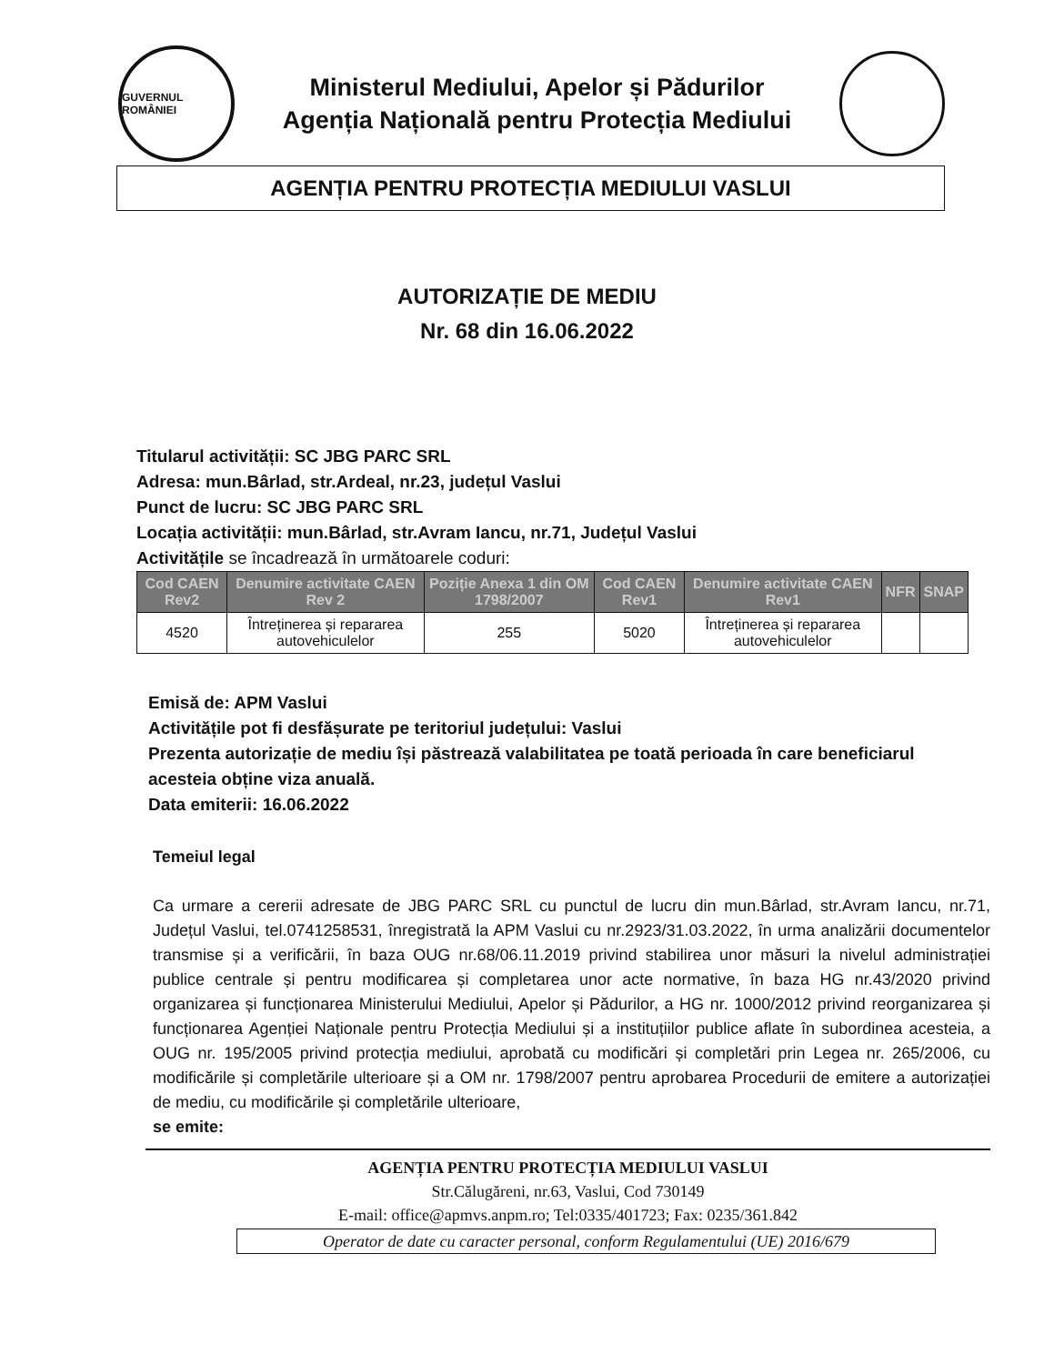GUVERNUL ROMÂNIEI
Ministerul Mediului, Apelor și Pădurilor
Agenția Națională pentru Protecția Mediului
AGENȚIA PENTRU PROTECȚIA MEDIULUI VASLUI
AUTORIZAȚIE DE MEDIU
Nr. 68 din 16.06.2022
Titularul activității: SC JBG PARC SRL
Adresa: mun.Bârlad, str.Ardeal, nr.23, județul Vaslui
Punct de lucru: SC JBG PARC SRL
Locația activității: mun.Bârlad, str.Avram Iancu, nr.71, Județul Vaslui
Activitățile se încadrează în următoarele coduri:
| Cod CAEN Rev2 | Denumire activitate CAEN Rev 2 | Poziție Anexa 1 din OM 1798/2007 | Cod CAEN Rev1 | Denumire activitate CAEN Rev1 | NFR | SNAP |
| --- | --- | --- | --- | --- | --- | --- |
| 4520 | Întreținerea și repararea autovehiculelor | 255 | 5020 | Întreținerea și repararea autovehiculelor | | |
Emisă de: APM Vaslui
Activitățile pot fi desfășurate pe teritoriul județului: Vaslui
Prezenta autorizație de mediu își păstrează valabilitatea pe toată perioada în care beneficiarul acesteia obține viza anuală.
Data emiterii: 16.06.2022
Temeiul legal
Ca urmare a cererii adresate de JBG PARC SRL cu punctul de lucru din mun.Bârlad, str.Avram Iancu, nr.71, Județul Vaslui, tel.0741258531, înregistrată la APM Vaslui cu nr.2923/31.03.2022, în urma analizării documentelor transmise și a verificării, în baza OUG nr.68/06.11.2019 privind stabilirea unor măsuri la nivelul administrației publice centrale și pentru modificarea și completarea unor acte normative, în baza HG nr.43/2020 privind organizarea și funcționarea Ministerului Mediului, Apelor și Pădurilor, a HG nr. 1000/2012 privind reorganizarea și funcționarea Agenției Naționale pentru Protecția Mediului și a instituțiilor publice aflate în subordinea acesteia, a OUG nr. 195/2005 privind protecția mediului, aprobată cu modificări și completări prin Legea nr. 265/2006, cu modificările și completările ulterioare și a OM nr. 1798/2007 pentru aprobarea Procedurii de emitere a autorizației de mediu, cu modificările și completările ulterioare,
se emite:
AGENȚIA PENTRU PROTECȚIA MEDIULUI VASLUI
Str.Călugăreni, nr.63, Vaslui, Cod 730149
E-mail: office@apmvs.anpm.ro; Tel:0335/401723; Fax: 0235/361.842
Operator de date cu caracter personal, conform Regulamentului (UE) 2016/679